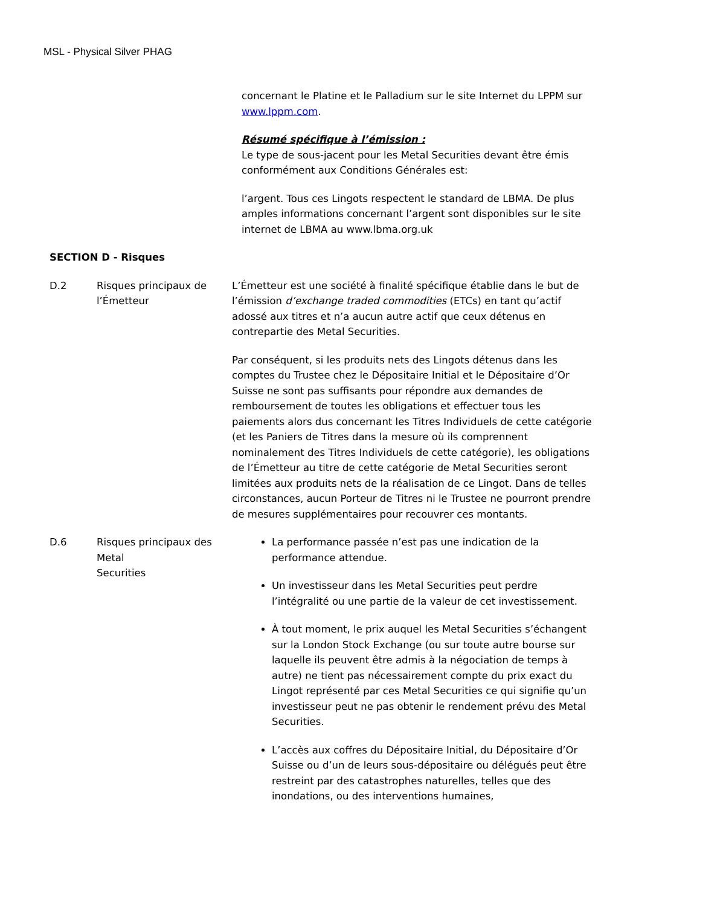MSL - Physical Silver PHAG
concernant le Platine et le Palladium sur le site Internet du LPPM sur www.lppm.com.
Résumé spécifique à l’émission :
Le type de sous-jacent pour les Metal Securities devant être émis conformément aux Conditions Générales est:
l’argent. Tous ces Lingots respectent le standard de LBMA. De plus amples informations concernant l’argent sont disponibles sur le site internet de LBMA au www.lbma.org.uk
SECTION D - Risques
D.2 Risques principaux de l’Émetteur
L’Émetteur est une société à finalité spécifique établie dans le but de l’émission d’exchange traded commodities (ETCs) en tant qu’actif adossé aux titres et n’a aucun autre actif que ceux détenus en contrepartie des Metal Securities.
Par conséquent, si les produits nets des Lingots détenus dans les comptes du Trustee chez le Dépositaire Initial et le Dépositaire d’Or Suisse ne sont pas suffisants pour répondre aux demandes de remboursement de toutes les obligations et effectuer tous les paiements alors dus concernant les Titres Individuels de cette catégorie (et les Paniers de Titres dans la mesure où ils comprennent nominalement des Titres Individuels de cette catégorie), les obligations de l’Émetteur au titre de cette catégorie de Metal Securities seront limitées aux produits nets de la réalisation de ce Lingot. Dans de telles circonstances, aucun Porteur de Titres ni le Trustee ne pourront prendre de mesures supplémentaires pour recouvrer ces montants.
D.6 Risques principaux des Metal
Securities
La performance passée n’est pas une indication de la performance attendue.
Un investisseur dans les Metal Securities peut perdre l’intégralité ou une partie de la valeur de cet investissement.
À tout moment, le prix auquel les Metal Securities s’échangent sur la London Stock Exchange (ou sur toute autre bourse sur laquelle ils peuvent être admis à la négociation de temps à autre) ne tient pas nécessairement compte du prix exact du Lingot représenté par ces Metal Securities ce qui signifie qu’un investisseur peut ne pas obtenir le rendement prévu des Metal Securities.
L’accès aux coffres du Dépositaire Initial, du Dépositaire d’Or Suisse ou d’un de leurs sous-dépositaire ou délégués peut être restreint par des catastrophes naturelles, telles que des inondations, ou des interventions humaines,